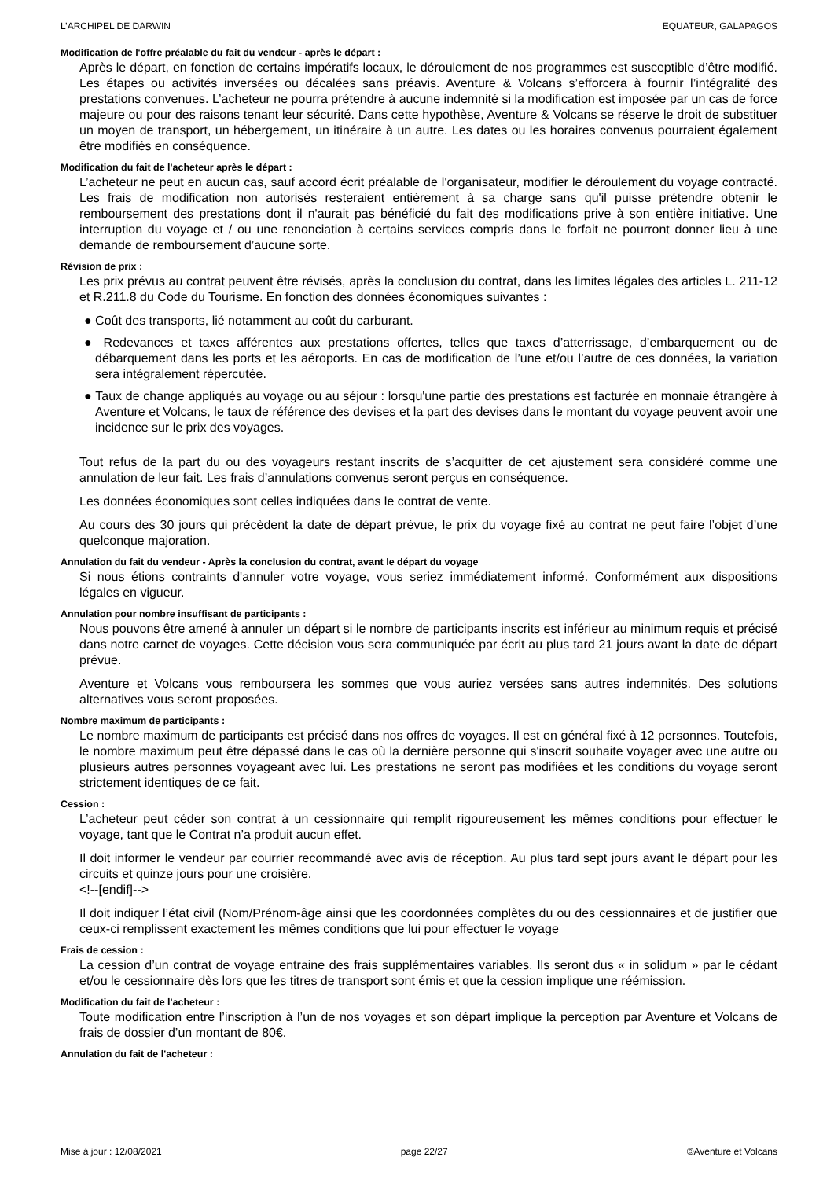L’ARCHIPEL DE DARWIN EQUATEUR, GALAPAGOS
Modification de l'offre préalable du fait du vendeur - après le départ :
Après le départ, en fonction de certains impératifs locaux, le déroulement de nos programmes est susceptible d’être modifié. Les étapes ou activités inversées ou décalées sans préavis. Aventure & Volcans s’efforcera à fournir l’intégralité des prestations convenues. L’acheteur ne pourra prétendre à aucune indemnité si la modification est imposée par un cas de force majeure ou pour des raisons tenant leur sécurité. Dans cette hypothèse, Aventure & Volcans se réserve le droit de substituer un moyen de transport, un hébergement, un itinéraire à un autre. Les dates ou les horaires convenus pourraient également être modifiés en conséquence.
Modification du fait de l'acheteur après le départ :
L’acheteur ne peut en aucun cas, sauf accord écrit préalable de l'organisateur, modifier le déroulement du voyage contracté. Les frais de modification non autorisés resteraient entièrement à sa charge sans qu'il puisse prétendre obtenir le remboursement des prestations dont il n'aurait pas bénéficié du fait des modifications prive à son entière initiative. Une interruption du voyage et / ou une renonciation à certains services compris dans le forfait ne pourront donner lieu à une demande de remboursement d’aucune sorte.
Révision de prix :
Les prix prévus au contrat peuvent être révisés, après la conclusion du contrat, dans les limites légales des articles L. 211-12 et R.211.8 du Code du Tourisme. En fonction des données économiques suivantes :
● Coût des transports, lié notamment au coût du carburant.
● Redevances et taxes afférentes aux prestations offertes, telles que taxes d’atterrissage, d’embarquement ou de débarquement dans les ports et les aéroports. En cas de modification de l’une et/ou l’autre de ces données, la variation sera intégralement répercutée.
● Taux de change appliqués au voyage ou au séjour : lorsqu'une partie des prestations est facturée en monnaie étrangère à Aventure et Volcans, le taux de référence des devises et la part des devises dans le montant du voyage peuvent avoir une incidence sur le prix des voyages.
Tout refus de la part du ou des voyageurs restant inscrits de s’acquitter de cet ajustement sera considéré comme une annulation de leur fait. Les frais d’annulations convenus seront perçus en conséquence.
Les données économiques sont celles indiquées dans le contrat de vente.
Au cours des 30 jours qui précèdent la date de départ prévue, le prix du voyage fixé au contrat ne peut faire l’objet d’une quelconque majoration.
Annulation du fait du vendeur - Après la conclusion du contrat, avant le départ du voyage
Si nous étions contraints d'annuler votre voyage, vous seriez immédiatement informé. Conformément aux dispositions légales en vigueur.
Annulation pour nombre insuffisant de participants :
Nous pouvons être amené à annuler un départ si le nombre de participants inscrits est inférieur au minimum requis et précisé dans notre carnet de voyages. Cette décision vous sera communiquée par écrit au plus tard 21 jours avant la date de départ prévue.
Aventure et Volcans vous remboursera les sommes que vous auriez versées sans autres indemnités. Des solutions alternatives vous seront proposées.
Nombre maximum de participants :
Le nombre maximum de participants est précisé dans nos offres de voyages. Il est en général fixé à 12 personnes. Toutefois, le nombre maximum peut être dépassé dans le cas où la dernière personne qui s'inscrit souhaite voyager avec une autre ou plusieurs autres personnes voyageant avec lui. Les prestations ne seront pas modifiées et les conditions du voyage seront strictement identiques de ce fait.
Cession :
L’acheteur peut céder son contrat à un cessionnaire qui remplit rigoureusement les mêmes conditions pour effectuer le voyage, tant que le Contrat n’a produit aucun effet.
Il doit informer le vendeur par courrier recommandé avec avis de réception. Au plus tard sept jours avant le départ pour les circuits et quinze jours pour une croisière.
<!--[endif]-->
Il doit indiquer l’état civil (Nom/Prénom-âge ainsi que les coordonnées complètes du ou des cessionnaires et de justifier que ceux-ci remplissent exactement les mêmes conditions que lui pour effectuer le voyage
Frais de cession :
La cession d’un contrat de voyage entraine des frais supplémentaires variables. Ils seront dus « in solidum » par le cédant et/ou le cessionnaire dès lors que les titres de transport sont émis et que la cession implique une réémission.
Modification du fait de l'acheteur :
Toute modification entre l’inscription à l’un de nos voyages et son départ implique la perception par Aventure et Volcans de frais de dossier d’un montant de 80€.
Annulation du fait de l'acheteur :
Mise à jour : 12/08/2021 page 22/27 ©Aventure et Volcans